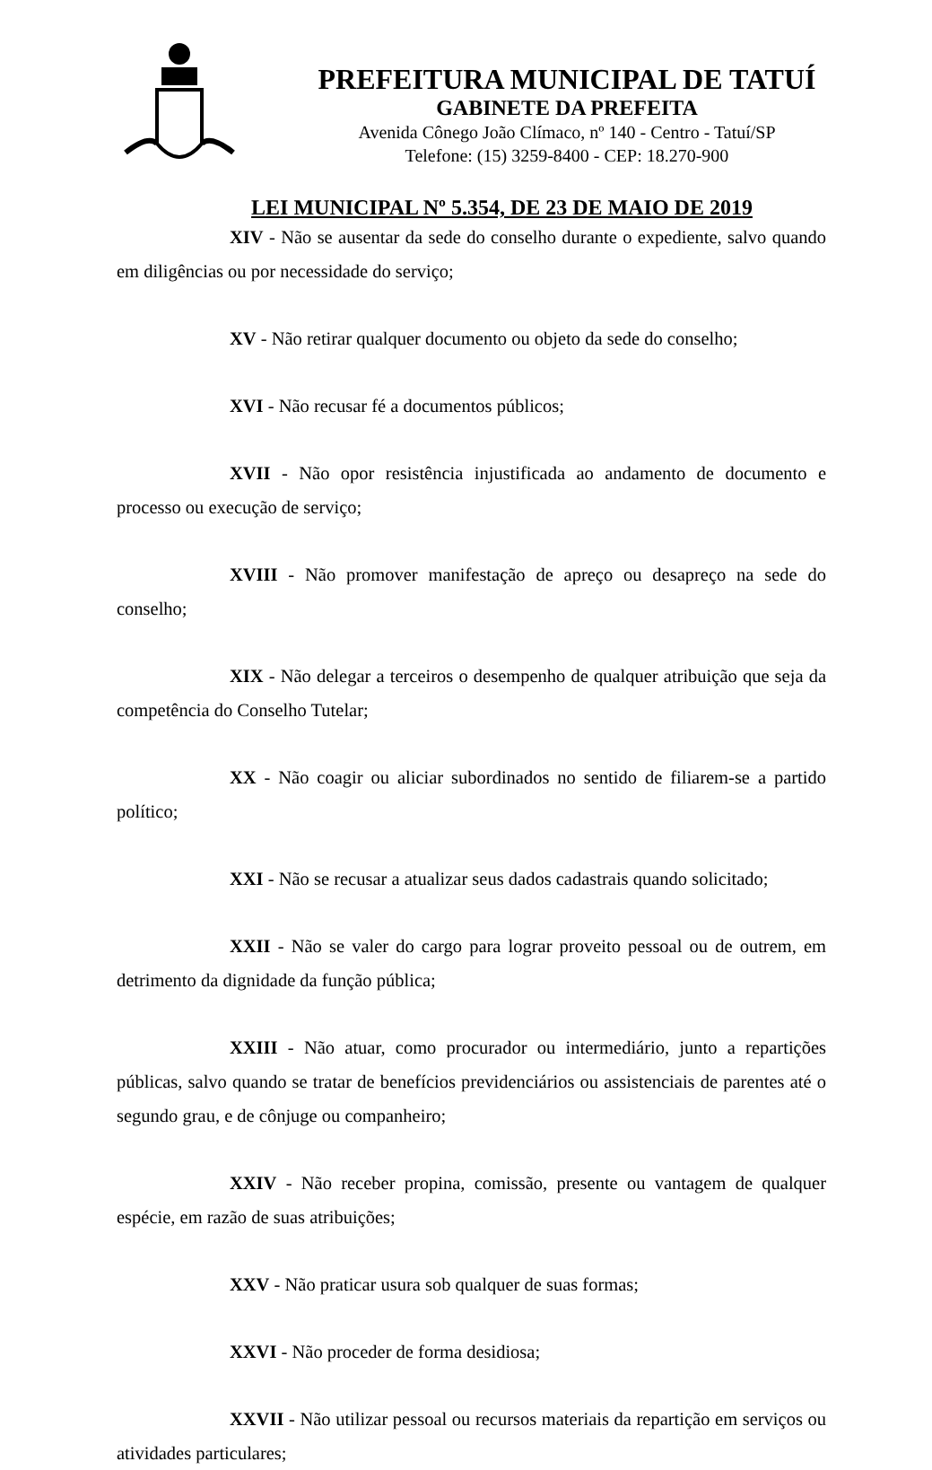PREFEITURA MUNICIPAL DE TATUÍ
GABINETE DA PREFEITA
Avenida Cônego João Clímaco, nº 140 - Centro - Tatuí/SP
Telefone: (15) 3259-8400 - CEP: 18.270-900
LEI MUNICIPAL Nº 5.354, DE 23 DE MAIO DE 2019
XIV - Não se ausentar da sede do conselho durante o expediente, salvo quando em diligências ou por necessidade do serviço;
XV - Não retirar qualquer documento ou objeto da sede do conselho;
XVI - Não recusar fé a documentos públicos;
XVII - Não opor resistência injustificada ao andamento de documento e processo ou execução de serviço;
XVIII - Não promover manifestação de apreço ou desapreço na sede do conselho;
XIX - Não delegar a terceiros o desempenho de qualquer atribuição que seja da competência do Conselho Tutelar;
XX - Não coagir ou aliciar subordinados no sentido de filiarem-se a partido político;
XXI - Não se recusar a atualizar seus dados cadastrais quando solicitado;
XXII - Não se valer do cargo para lograr proveito pessoal ou de outrem, em detrimento da dignidade da função pública;
XXIII - Não atuar, como procurador ou intermediário, junto a repartições públicas, salvo quando se tratar de benefícios previdenciários ou assistenciais de parentes até o segundo grau, e de cônjuge ou companheiro;
XXIV - Não receber propina, comissão, presente ou vantagem de qualquer espécie, em razão de suas atribuições;
XXV - Não praticar usura sob qualquer de suas formas;
XXVI - Não proceder de forma desidiosa;
XXVII - Não utilizar pessoal ou recursos materiais da repartição em serviços ou atividades particulares;